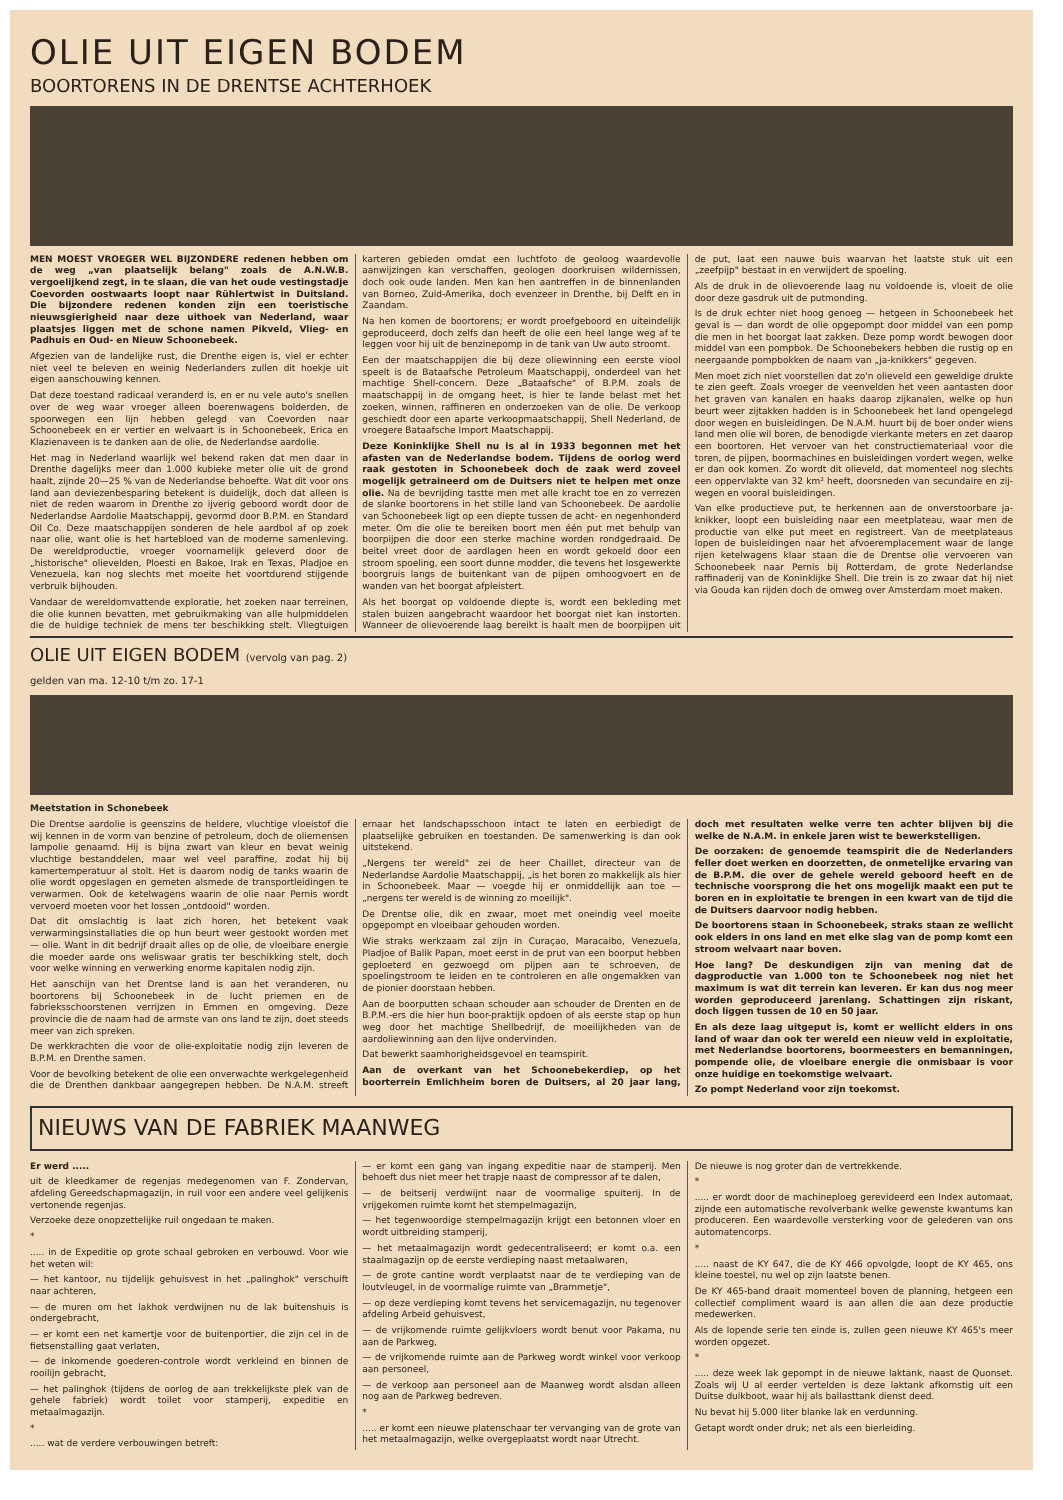OLIE UIT EIGEN BODEM
BOORTORENS IN DE DRENTSE ACHTERHOEK
MEN MOEST VROEGER WEL BIJZONDERE redenen hebben om de weg „van plaatselijk belang" zoals de A.N.W.B. vergoelijkend zegt, in te slaan, die van het oude vestingstadje Coevorden oostwaarts loopt naar Rühlertwist in Duitsland. Die bijzondere redenen konden zijn een toeristische nieuwsgierigheid naar deze uithoek van Nederland, waar plaatsjes liggen met de schone namen Pikveld, Vlieg- en Padhuis en Oud- en Nieuw Schoonebeek.
Afgezien van de landelijke rust, die Drenthe eigen is, viel er echter niet veel te beleven en weinig Nederlanders zullen dit hoekje uit eigen aanschouwing kennen.
Dat deze toestand radicaal veranderd is, en er nu vele auto's snellen over de weg waar vroeger alleen boerenwagens bolderden, de spoorwegen een lijn hebben gelegd van Coevorden naar Schoonebeek en er vertier en welvaart is in Schoonebeek, Erica en Klazienaveen is te danken aan de olie, de Nederlandse aardolie.
Het mag in Nederland waarlijk wel bekend raken dat men daar in Drenthe dagelijks meer dan 1.000 kubieke meter olie uit de grond haalt, zijnde 20—25 % van de Nederlandse behoefte. Wat dit voor ons land aan deviezenbesparing betekent is duidelijk, doch dat alleen is niet de reden waarom in Drenthe zo ijverig geboord wordt door de Nederlandse Aardolie Maatschappij, gevormd door B.P.M. en Standard Oil Co. Deze maatschappijen sonderen de hele aardbol af op zoek naar olie, want olie is het hartebloed van de moderne samenleving. De wereldproductie, vroeger voornamelijk geleverd door de „historische" olievelden, Ploesti en Bakoe, Irak en Texas, Pladjoe en Venezuela, kan nog slechts met moeite het voortdurend stijgende verbruik bijhouden.
Vandaar de wereldomvattende exploratie, het zoeken naar terreinen, die olie kunnen bevatten, met gebruikmaking van alle hulpmiddelen die de huidige techniek de mens ter beschikking stelt. Vliegtuigen karteren gebieden omdat een luchtfoto de geoloog waardevolle aanwijzingen kan verschaffen, geologen doorkruisen wildernissen, doch ook oude landen. Men kan hen aantreffen in de binnenlanden van Borneo, Zuid-Amerika, doch evenzeer in Drenthe, bij Delft en in Zaandam.
Na hen komen de boortorens; er wordt proefgeboord en uiteindelijk geproduceerd, doch zelfs dan heeft de olie een heel lange weg af te leggen voor hij uit de benzinepomp in de tank van Uw auto stroomt.
Een der maatschappijen die bij deze oliewinning een eerste viool speelt is de Bataafsche Petroleum Maatschappij, onderdeel van het machtige Shell-concern. Deze „Bataafsche" of B.P.M. zoals de maatschappij in de omgang heet, is hier te lande belast met het zoeken, winnen, raffineren en onderzoeken van de olie. De verkoop geschiedt door een aparte verkoopmaatschappij, Shell Nederland, de vroegere Bataafsche Import Maatschappij.
Deze Koninklijke Shell nu is al in 1933 begonnen met het afasten van de Nederlandse bodem. Tijdens de oorlog werd raak gestoten in Schoonebeek doch de zaak werd zoveel mogelijk getraineerd om de Duitsers niet te helpen met onze olie. Na de bevrijding tastte men met alle kracht toe en zo verrezen de slanke boortorens in het stille land van Schoonebeek. De aardolie van Schoonebeek ligt op een diepte tussen de acht- en negenhonderd meter. Om die olie te bereiken boort men één put met behulp van boorpijpen die door een sterke machine worden rondgedraaid. De beitel vreet door de aardlagen heen en wordt gekoeld door een stroom spoeling, een soort dunne modder, die tevens het losgewerkte boorgruis langs de buitenkant van de pijpen omhoogvoert en de wanden van het boorgat afpleistert.
Als het boorgat op voldoende diepte is, wordt een bekleding met stalen buizen aangebracht waardoor het boorgat niet kan instorten. Wanneer de olievoerende laag bereikt is haalt men de boorpijpen uit de put, laat een nauwe buis waarvan het laatste stuk uit een „zeefpijp" bestaat in en verwijdert de spoeling.
Als de druk in de olievoerende laag nu voldoende is, vloeit de olie door deze gasdruk uit de putmonding.
Is de druk echter niet hoog genoeg — hetgeen in Schoonebeek het geval is — dan wordt de olie opgepompt door middel van een pomp die men in het boorgat laat zakken. Deze pomp wordt bewogen door middel van een pompbok. De Schoonebekers hebben die rustig op en neergaande pompbokken de naam van „ja-knikkers" gegeven.
Men moet zich niet voorstellen dat zo'n olieveld een geweldige drukte te zien geeft. Zoals vroeger de veenvelden het veen aantasten door het graven van kanalen en haaks daarop zijkanalen, welke op hun beurt weer zijtakken hadden is in Schoonebeek het land opengelegd door wegen en buisleidingen. De N.A.M. huurt bij de boer onder wiens land men olie wil boren, de benodigde vierkante meters en zet daarop een boortoren. Het vervoer van het constructiemateriaal voor die toren, de pijpen, boormachines en buisleidingen vordert wegen, welke er dan ook komen. Zo wordt dit olieveld, dat momenteel nog slechts een oppervlakte van 32 km² heeft, doorsneden van secundaire en zij-wegen en vooral buisleidingen.
Van elke productieve put, te herkennen aan de onverstoorbare ja-knikker, loopt een buisleiding naar een meetplateau, waar men de productie van elke put meet en registreert. Van de meetplateaus lopen de buisleidingen naar het afvoeremplacement waar de lange rijen ketelwagens klaar staan die de Drentse olie vervoeren van Schoonebeek naar Pernis bij Rotterdam, de grote Nederlandse raffinaderij van de Koninklijke Shell. Die trein is zo zwaar dat hij niet via Gouda kan rijden doch de omweg over Amsterdam moet maken.
OLIE UIT EIGEN BODEM (vervolg van pag. 2)
gelden van ma. 12-10 t/m zo. 17-1
Meetstation in Schonebeek
Die Drentse aardolie is geenszins de heldere, vluchtige vloeistof die wij kennen in de vorm van benzine of petroleum, doch de oliemensen lampolie genaamd. Hij is bijna zwart van kleur en bevat weinig vluchtige bestanddelen, maar wel veel paraffine, zodat hij bij kamertemperatuur al stolt. Het is daarom nodig de tanks waarin de olie wordt opgeslagen en gemeten alsmede de transportleidingen te verwarmen. Ook de ketelwagens waarin de olie naar Pernis wordt vervoerd moeten voor het lossen „ontdooid" worden.
Dat dit omslachtig is laat zich horen, het betekent vaak verwarmingsinstallaties die op hun beurt weer gestookt worden met — olie. Want in dit bedrijf draait alles op de olie, de vloeibare energie die moeder aarde ons weliswaar gratis ter beschikking stelt, doch voor welke winning en verwerking enorme kapitalen nodig zijn.
Het aanschijn van het Drentse land is aan het veranderen, nu boortorens bij Schoonebeek in de lucht priemen en de fabrieksschoorstenen verrijzen in Emmen en omgeving. Deze provincie die de naam had de armste van ons land te zijn, doet steeds meer van zich spreken.
De werkkrachten die voor de olie-exploitatie nodig zijn leveren de B.P.M. en Drenthe samen.
Voor de bevolking betekent de olie een onverwachte werkgelegenheid die de Drenthen dankbaar aangegrepen hebben. De N.A.M. streeft ernaar het landschapsschoon intact te laten en eerbiedigt de plaatselijke gebruiken en toestanden. De samenwerking is dan ook uitstekend.
„Nergens ter wereld" zei de heer Chaillet, directeur van de Nederlandse Aardolie Maatschappij, „is het boren zo makkelijk als hier in Schoonebeek. Maar — voegde hij er onmiddellijk aan toe — „nergens ter wereld is de winning zo moeilijk".
De Drentse olie, dik en zwaar, moet met oneindig veel moeite opgepompt en vloeibaar gehouden worden.
Wie straks werkzaam zal zijn in Curaçao, Maracaibo, Venezuela, Pladjoe of Balik Papan, moet eerst in de prut van een boorput hebben geploeterd en gezwoegd om pijpen aan te schroeven, de spoelingstroom te leiden en te controleren en alle ongemakken van de pionier doorstaan hebben.
Aan de boorputten schaan schouder aan schouder de Drenten en de B.P.M.-ers die hier hun boor-praktijk opdoen of als eerste stap op hun weg door het machtige Shellbedrijf, de moeilijkheden van de aardoliewinning aan den lijve ondervinden.
Dat bewerkt saamhorigheidsgevoel en teamspirit.
Aan de overkant van het Schoonebekerdiep, op het boorterrein Emlichheim boren de Duitsers, al 20 jaar lang, doch met resultaten welke verre ten achter blijven bij die welke de N.A.M. in enkele jaren wist te bewerkstelligen.
De oorzaken: de genoemde teamspirit die de Nederlanders feller doet werken en doorzetten, de onmetelijke ervaring van de B.P.M. die over de gehele wereld geboord heeft en de technische voorsprong die het ons mogelijk maakt een put te boren en in exploitatie te brengen in een kwart van de tijd die de Duitsers daarvoor nodig hebben.
De boortorens staan in Schoonebeek, straks staan ze wellicht ook elders in ons land en met elke slag van de pomp komt een stroom welvaart naar boven.
Hoe lang? De deskundigen zijn van mening dat de dagproductie van 1.000 ton te Schoonebeek nog niet het maximum is wat dit terrein kan leveren. Er kan dus nog meer worden geproduceerd jarenlang. Schattingen zijn riskant, doch liggen tussen de 10 en 50 jaar.
En als deze laag uitgeput is, komt er wellicht elders in ons land of waar dan ook ter wereld een nieuw veld in exploitatie, met Nederlandse boortorens, boormeesters en bemanningen, pompende olie, de vloeibare energie die onmisbaar is voor onze huidige en toekomstige welvaart.
Zo pompt Nederland voor zijn toekomst.
NIEUWS VAN DE FABRIEK MAANWEG
Er werd .....
uit de kleedkamer de regenjas medegenomen van F. Zondervan, afdeling Gereedschapmagazijn, in ruil voor een andere veel gelijkenis vertonende regenjas.
Verzoeke deze onopzettelijke ruil ongedaan te maken.
*
..... in de Expeditie op grote schaal gebroken en verbouwd. Voor wie het weten wil:
— het kantoor, nu tijdelijk gehuisvest in het „palinghok" verschuift naar achteren,
— de muren om het lakhok verdwijnen nu de lak buitenshuis is ondergebracht,
— er komt een net kamertje voor de buitenportier, die zijn cel in de fietsenstalling gaat verlaten,
— de inkomende goederen-controle wordt verkleind en binnen de rooilijn gebracht,
— het palinghok (tijdens de oorlog de aan trekkelijkste plek van de gehele fabriek) wordt toilet voor stamperij, expeditie en metaalmagazijn.
*
..... wat de verdere verbouwingen betreft:
— er komt een gang van ingang expeditie naar de stamperij. Men behoeft dus niet meer het trapje naast de compressor af te dalen,
— de beitserij verdwijnt naar de voormalige spuiterij. In de vrijgekomen ruimte komt het stempelmagazijn,
— het tegenwoordige stempelmagazijn krijgt een betonnen vloer en wordt uitbreiding stamperij,
— het metaalmagazijn wordt gedecentraliseerd; er komt o.a. een staalmagazijn op de eerste verdieping naast metaalwaren,
— de grote cantine wordt verplaatst naar de te verdieping van de loutvleugel, in de voormalige ruimte van „Brammetje",
— op deze verdieping komt tevens het servicemagazijn, nu tegenover afdeling Arbeid gehuisvest,
— de vrijkomende ruimte gelijkvloers wordt benut voor Pakama, nu aan de Parkweg,
— de vrijkomende ruimte aan de Parkweg wordt winkel voor verkoop aan personeel,
— de verkoop aan personeel aan de Maanweg wordt alsdan alleen nog aan de Parkweg bedreven.
*
..... er komt een nieuwe platenschaar ter vervanging van de grote van het metaalmagazijn, welke overgeplaatst wordt naar Utrecht.
De nieuwe is nog groter dan de vertrekkende.
*
..... er wordt door de machineploeg gerevideerd een Index automaat, zijnde een automatische revolverbank welke gewenste kwantums kan produceren. Een waardevolle versterking voor de gelederen van ons automatencorps.
*
..... naast de KY 647, die de KY 466 opvolgde, loopt de KY 465, ons kleine toestel, nu wel op zijn laatste benen.
De KY 465-band draait momenteel boven de planning, hetgeen een collectief compliment waard is aan allen die aan deze productie medewerken.
Als de lopende serie ten einde is, zullen geen nieuwe KY 465's meer worden opgezet.
*
..... deze week lak gepompt in de nieuwe laktank, naast de Quonset. Zoals wij U al eerder vertelden is deze laktank afkomstig uit een Duitse duikboot, waar hij als ballasttank dienst deed.
Nu bevat hij 5.000 liter blanke lak en verdunning.
Getapt wordt onder druk; net als een bierleiding.